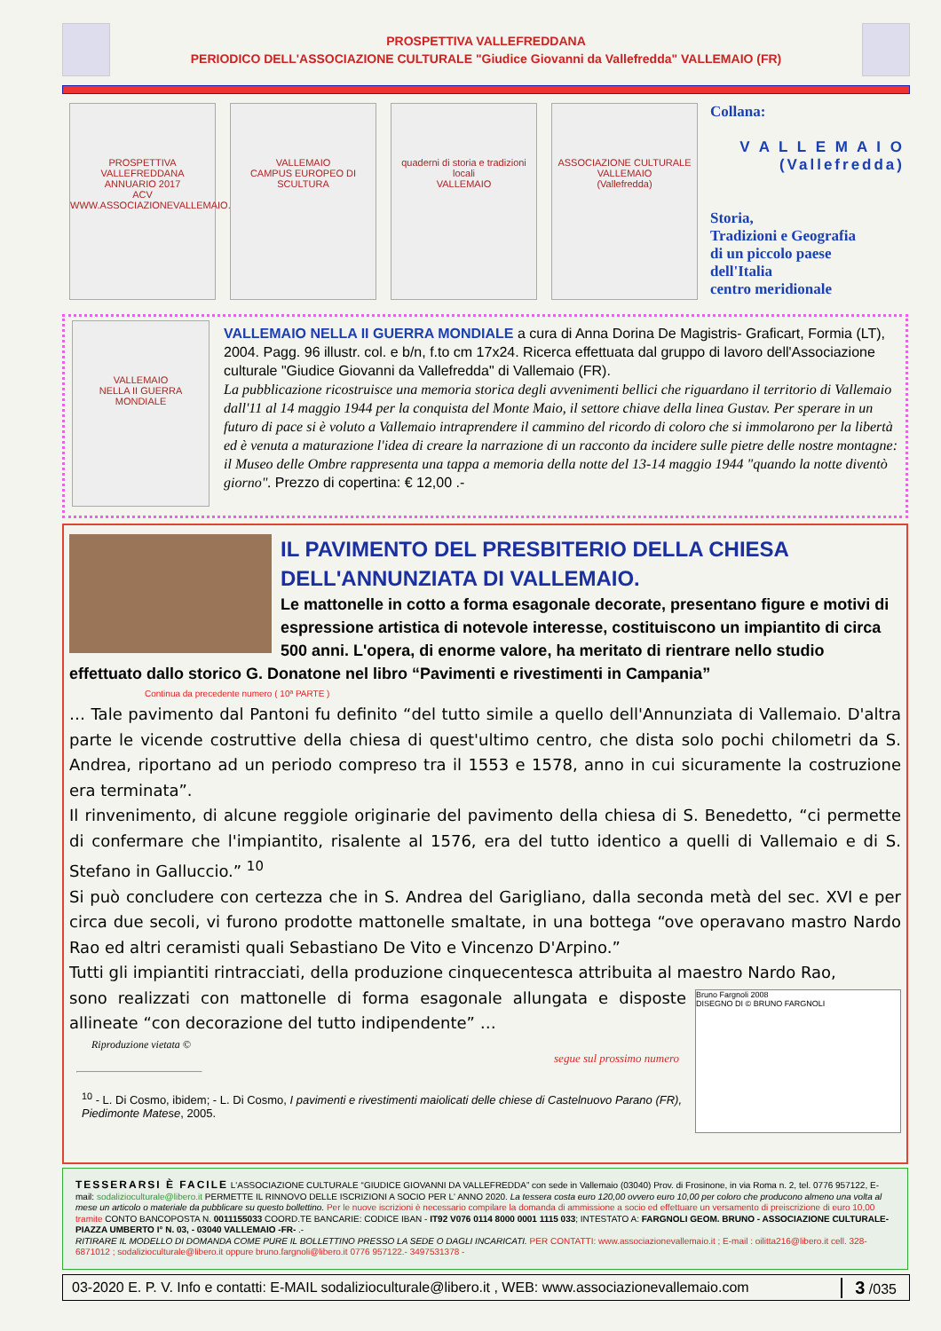PROSPETTIVA VALLEFREDDANA
PERIODICO DELL'ASSOCIAZIONE CULTURALE "Giudice Giovanni da Vallefredda" VALLEMAIO (FR)
PROSPETTIVA VALLEFREDDANA
ANNUARIO 2017
ACV
WWW.ASSOCIAZIONEVALLEMAIO.COM
VALLEMAIO
CAMPUS EUROPEO DI SCULTURA
quaderni di storia e tradizioni locali
VALLEMAIO
ASSOCIAZIONE CULTURALE
VALLEMAIO
(Vallefredda)
Collana:
V A L L E M A I O
(Vallefredda)
Storia,
Tradizioni e Geografia
di un piccolo paese
dell'Italia
centro meridionale
VALLEMAIO
NELLA II GUERRA MONDIALE
VALLEMAIO NELLA II GUERRA MONDIALE a cura di Anna Dorina De Magistris- Graficart, Formia (LT), 2004. Pagg. 96 illustr. col. e b/n, f.to cm 17x24. Ricerca effettuata dal gruppo di lavoro dell'Associazione culturale "Giudice Giovanni da Vallefredda" di Vallemaio (FR).
La pubblicazione ricostruisce una memoria storica degli avvenimenti bellici che riguardano il territorio di Vallemaio dall'11 al 14 maggio 1944 per la conquista del Monte Maio, il settore chiave della linea Gustav. Per sperare in un futuro di pace si è voluto a Vallemaio intraprendere il cammino del ricordo di coloro che si immolarono per la libertà ed è venuta a maturazione l'idea di creare la narrazione di un racconto da incidere sulle pietre delle nostre montagne: il Museo delle Ombre rappresenta una tappa a memoria della notte del 13-14 maggio 1944 "quando la notte diventò giorno". Prezzo di copertina: € 12,00 .-
IL PAVIMENTO DEL PRESBITERIO DELLA CHIESA DELL'ANNUNZIATA DI VALLEMAIO.
Le mattonelle in cotto a forma esagonale decorate, presentano figure e motivi di espressione artistica di notevole interesse, costituiscono un impiantito di circa 500 anni. L'opera, di enorme valore, ha meritato di rientrare nello studio effettuato dallo storico G. Donatone nel libro “Pavimenti e rivestimenti in Campania”
Continua da precedente numero ( 10ª PARTE )
… Tale pavimento dal Pantoni fu definito “del tutto simile a quello dell'Annunziata di Vallemaio. D'altra parte le vicende costruttive della chiesa di quest'ultimo centro, che dista solo pochi chilometri da S. Andrea, riportano ad un periodo compreso tra il 1553 e 1578, anno in cui sicuramente la costruzione era terminata”.
Il rinvenimento, di alcune reggiole originarie del pavimento della chiesa di S. Benedetto, “ci permette di confermare che l'impiantito, risalente al 1576, era del tutto identico a quelli di Vallemaio e di S. Stefano in Galluccio.” <sup>10</sup>
Si può concludere con certezza che in S. Andrea del Garigliano, dalla seconda metà del sec. XVI e per circa due secoli, vi furono prodotte mattonelle smaltate, in una bottega “ove operavano mastro Nardo Rao ed altri ceramisti quali Sebastiano De Vito e Vincenzo D'Arpino.”
Tutti gli impiantiti rintracciati, della produzione cinquecentesca attribuita al maestro Nardo Rao,
Bruno Fargnoli 2008
DISEGNO DI © BRUNO FARGNOLI
sono realizzati con mattonelle di forma esagonale allungata e disposte allineate “con decorazione del tutto indipendente” …
Riproduzione vietata ©
segue sul prossimo numero
<sup>10</sup> - L. Di Cosmo, ibidem; - L. Di Cosmo, I pavimenti e rivestimenti maiolicati delle chiese di Castelnuovo Parano (FR), Piedimonte Matese, 2005.
TESSERARSI È FACILE L'ASSOCIAZIONE CULTURALE “GIUDICE GIOVANNI DA VALLEFREDDA” con sede in Vallemaio (03040) Prov. di Frosinone, in via Roma n. 2, tel. 0776 957122, E-mail: sodaliziocult­urale@libero.it PERMETTE IL RINNOVO DELLE ISCRIZIONI A SOCIO PER L' ANNO 2020. La tessera costa euro 120,00 ovvero euro 10,00 per coloro che producono almeno una volta al mese un articolo o materiale da pubblicare su questo bollettino. Per le nuove iscrizioni è necessario compilare la domanda di ammissione a socio ed effettuare un versamento di preiscrizione di euro 10,00 tramite CONTO BANCOPOSTA N. 0011155033 COORD.TE BANCARIE: CODICE IBAN - IT92 V076 0114 8000 0001 1115 033; INTESTATO A: FARGNOLI GEOM. BRUNO - ASSOCIAZIONE CULTURALE- PIAZZA UMBERTO I° N. 03, - 03040 VALLEMAIO -FR- .-
RITIRARE IL MODELLO DI DOMANDA COME PURE IL BOLLETTINO PRESSO LA SEDE O DAGLI INCARICATI. PER CONTATTI: www.associazionevallemaio.it ; E-mail : oilitta216@libero.it cell. 328-6871012 ; sodaliziocult­urale@libero.it oppure bruno.fargnoli@libero.it 0776 957122.- 3497531378 -
03-2020 E. P. V. Info e contatti: E-MAIL sodaliziocult­urale@libero.it , WEB: www.associazionevallemaio.com 3 /035